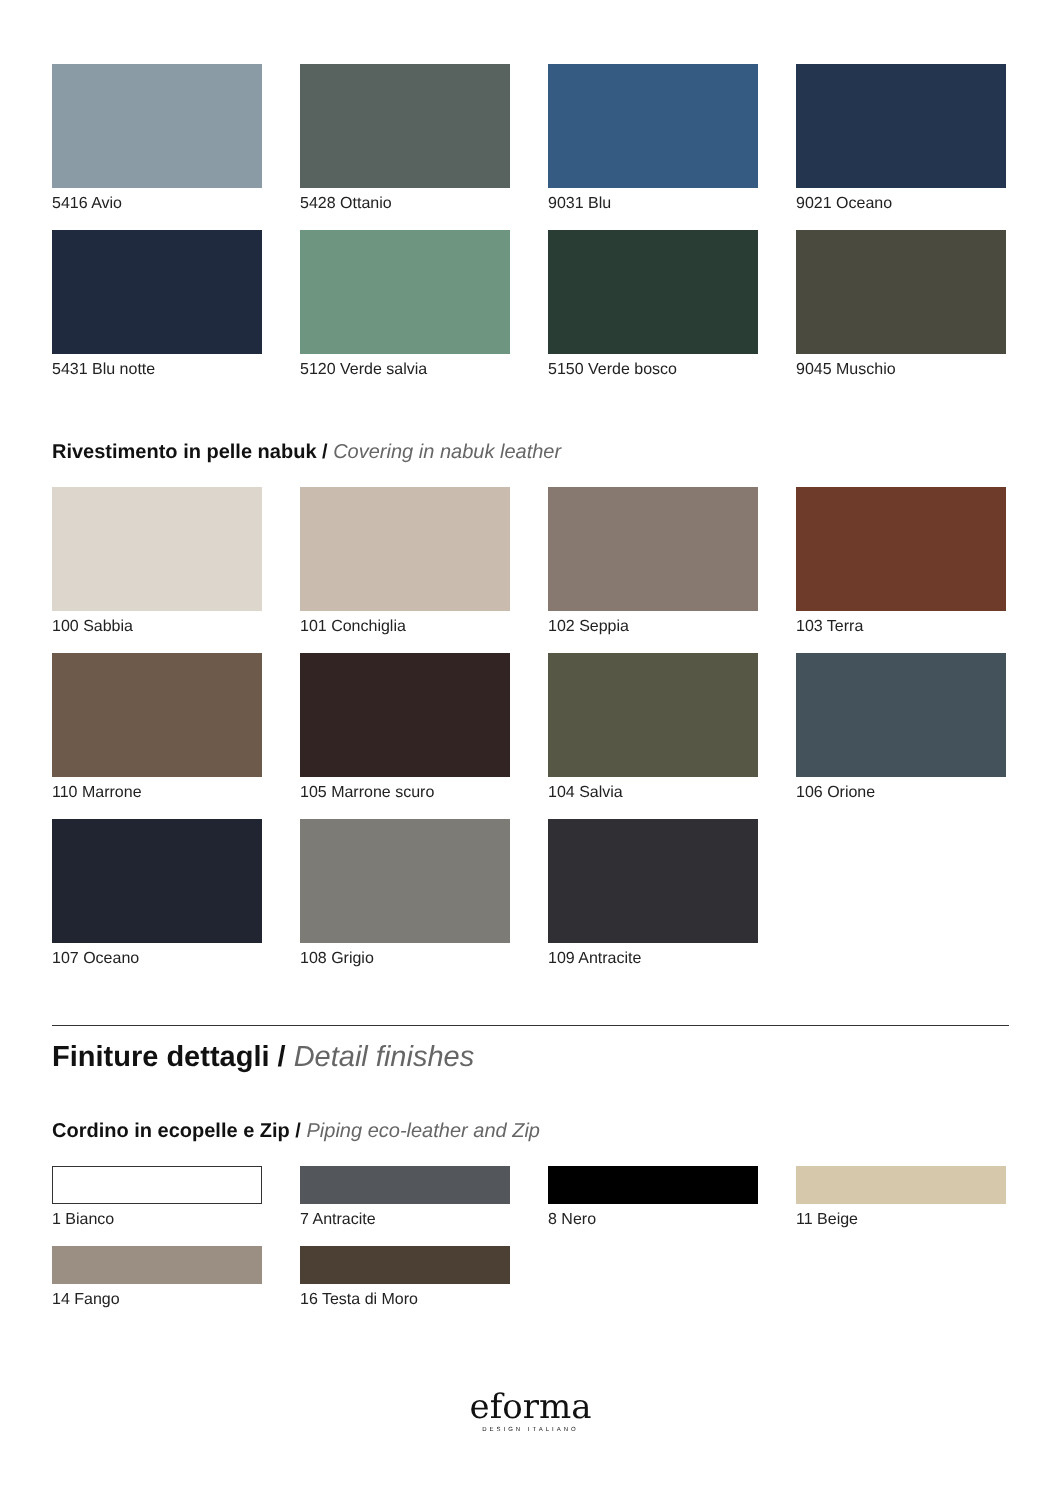5416 Avio
5428 Ottanio
9031 Blu
9021 Oceano
5431 Blu notte
5120 Verde salvia
5150 Verde bosco
9045 Muschio
Rivestimento in pelle nabuk / Covering in nabuk leather
100 Sabbia
101 Conchiglia
102 Seppia
103 Terra
110 Marrone
105 Marrone scuro
104 Salvia
106 Orione
107 Oceano
108 Grigio
109 Antracite
Finiture dettagli / Detail finishes
Cordino in ecopelle e Zip / Piping eco-leather and Zip
1 Bianco
7 Antracite
8 Nero
11 Beige
14 Fango
16 Testa di Moro
eforma
DESIGN ITALIANO